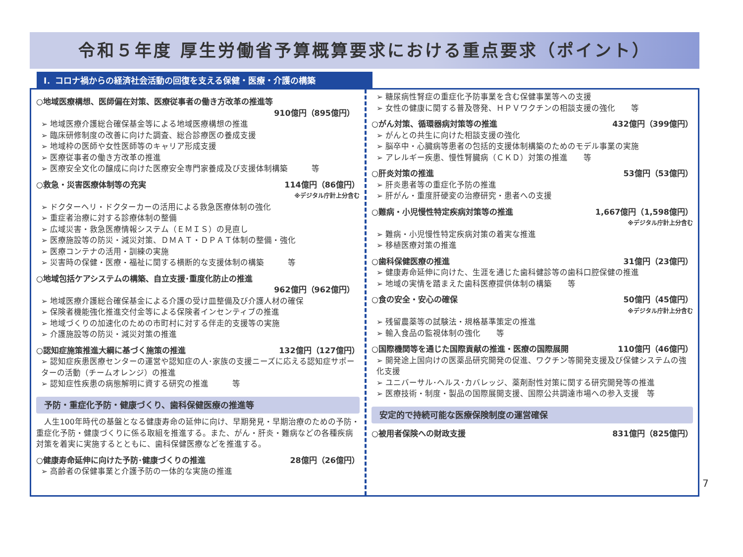令和５年度 厚生労働省予算概算要求における重点要求（ポイント）
Ⅰ．コロナ禍からの経済社会活動の回復を支える保健・医療・介護の構築
○地域医療構想、医師偏在対策、医療従事者の働き方改革の推進等
910億円（895億円）
➢ 地域医療介護総合確保基金等による地域医療構想の推進
➢ 臨床研修制度の改善に向けた調査、総合診療医の養成支援
➢ 地域枠の医師や女性医師等のキャリア形成支援
➢ 医療従事者の働き方改革の推進
➢ 医療安全文化の醸成に向けた医療安全専門家養成及び支援体制構築　　　等
○救急・災害医療体制等の充実 114億円（86億円）
※デジタル庁計上分含む
➢ ドクターヘリ・ドクターカーの活用による救急医療体制の強化
➢ 重症者治療に対する診療体制の整備
➢ 広域災害・救急医療情報システム（ＥＭＩＳ）の見直し
➢ 医療施設等の防災・減災対策、ＤＭＡＴ・ＤＰＡＴ体制の整備・強化
➢ 医療コンテナの活用・訓練の実施
➢ 災害時の保健・医療・福祉に関する横断的な支援体制の構築　　　等
○地域包括ケアシステムの構築、自立支援･重度化防止の推進
962億円（962億円）
➢ 地域医療介護総合確保基金による介護の受け皿整備及び介護人材の確保
➢ 保険者機能強化推進交付金等による保険者インセンティブの推進
➢ 地域づくりの加速化のための市町村に対する伴走的支援等の実施
➢ 介護施設等の防災・減災対策の推進
○認知症施策推進大綱に基づく施策の推進 132億円（127億円）
➢ 認知症疾患医療センターの運営や認知症の人･家族の支援ニーズに応える認知症サポーターの活動（チームオレンジ）の推進
➢ 認知症性疾患の病態解明に資する研究の推進　　　等
予防・重症化予防・健康づくり、歯科保健医療の推進等
　人生100年時代の基盤となる健康寿命の延伸に向け、早期発見・早期治療のための予防・重症化予防・健康づくりに係る取組を推進する。また、がん・肝炎・難病などの各種疾病対策を着実に実施するとともに、歯科保健医療などを推進する。
○健康寿命延伸に向けた予防･健康づくりの推進 28億円（26億円）
➢ 高齢者の保健事業と介護予防の一体的な実施の推進
➢ 糖尿病性腎症の重症化予防事業を含む保健事業等への支援
➢ 女性の健康に関する普及啓発、ＨＰＶワクチンの相談支援の強化　　等
○がん対策、循環器病対策等の推進 432億円（399億円）
➢ がんとの共生に向けた相談支援の強化
➢ 脳卒中・心臓病等患者の包括的支援体制構築のためのモデル事業の実施
➢ アレルギー疾患、慢性腎臓病（ＣＫＤ）対策の推進　　等
○肝炎対策の推進 53億円（53億円）
➢ 肝炎患者等の重症化予防の推進
➢ 肝がん・重度肝硬変の治療研究・患者への支援
○難病・小児慢性特定疾病対策等の推進 1,667億円（1,598億円）
※デジタル庁計上分含む
➢ 難病・小児慢性特定疾病対策の着実な推進
➢ 移植医療対策の推進
○歯科保健医療の推進 31億円（23億円）
➢ 健康寿命延伸に向けた、生涯を通じた歯科健診等の歯科口腔保健の推進
➢ 地域の実情を踏まえた歯科医療提供体制の構築　　等
○食の安全・安心の確保 50億円（45億円）
※デジタル庁計上分含む
➢ 残留農薬等の試験法・規格基準策定の推進
➢ 輸入食品の監視体制の強化　　等
○国際機関等を通じた国際貢献の推進・医療の国際展開 110億円（46億円）
➢ 開発途上国向けの医薬品研究開発の促進、ワクチン等開発支援及び保健システムの強化支援
➢ ユニバーサル･ヘルス･カバレッジ、薬剤耐性対策に関する研究開発等の推進
➢ 医療技術・制度・製品の国際展開支援、国際公共調達市場への参入支援　等
安定的で持続可能な医療保険制度の運営確保
○被用者保険への財政支援 831億円（825億円）
7